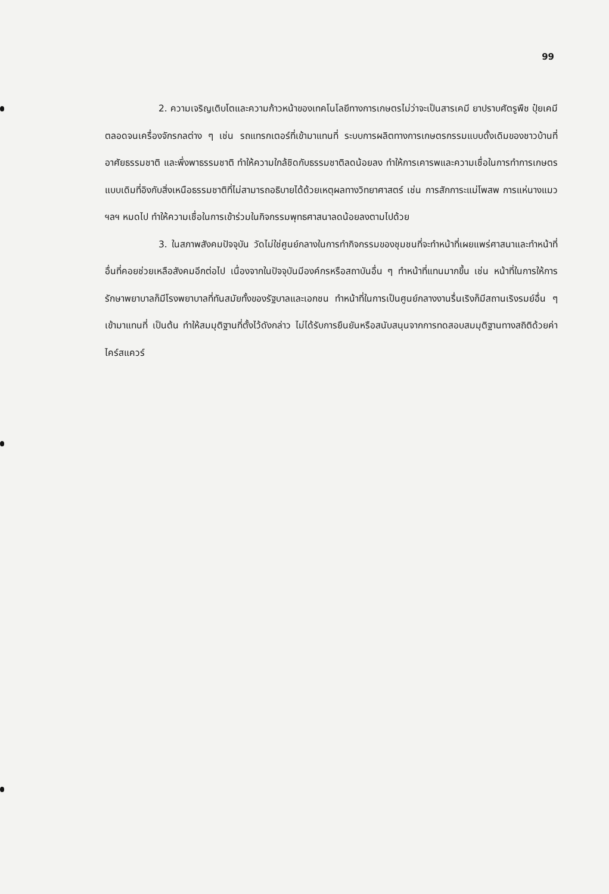99
2. ความเจริญเติบโตและความก้าวหน้าของเทคโนโลยีทางการเกษตรไม่ว่าจะเป็นสารเคมี ยาปราบศัตรูพืช ปุ๋ยเคมี ตลอดจนเครื่องจักรกลต่าง ๆ เช่น รถแทรกเตอร์ที่เข้ามาแทนที่ ระบบการผลิตทางการเกษตรกรรมแบบดั้งเดิมของชาวบ้านที่อาศัยธรรมชาติ และพึ่งพาธรรมชาติ ทำให้ความใกล้ชิดกับธรรมชาติลดน้อยลง ทำให้การเคารพและความเชื่อในการทำการเกษตรแบบเดิมที่อิงกับสิ่งเหนือธรรมชาติที่ไม่สามารถอธิบายได้ด้วยเหตุผลทางวิทยาศาสตร์ เช่น การสักการะแม่โพสพ การแห่นางแมว ฯลฯ หมดไป ทำให้ความเชื่อในการเข้าร่วมในกิจกรรมพุทธศาสนาลดน้อยลงตามไปด้วย
3. ในสภาพสังคมปัจจุบัน วัดไม่ใช่ศูนย์กลางในการทำกิจกรรมของชุมชนที่จะทำหน้าที่เผยแพร่ศาสนาและทำหน้าที่อื่นที่คอยช่วยเหลือสังคมอีกต่อไป เนื่องจากในปัจจุบันมีองค์กรหรือสถาบันอื่น ๆ ทำหน้าที่แทนมากขึ้น เช่น หน้าที่ในการให้การรักษาพยาบาลก็มีโรงพยาบาลที่ทันสมัยทั้งของรัฐบาลและเอกชน ทำหน้าที่ในการเป็นศูนย์กลางงานรื่นเริงก็มีสถานเริงรมย์อื่น ๆ เข้ามาแทนที่ เป็นต้น ทำให้สมมุติฐานที่ตั้งไว้ดังกล่าว ไม่ได้รับการยืนยันหรือสนับสนุนจากการทดสอบสมมุติฐานทางสถิติด้วยค่าไคร์สแควร์